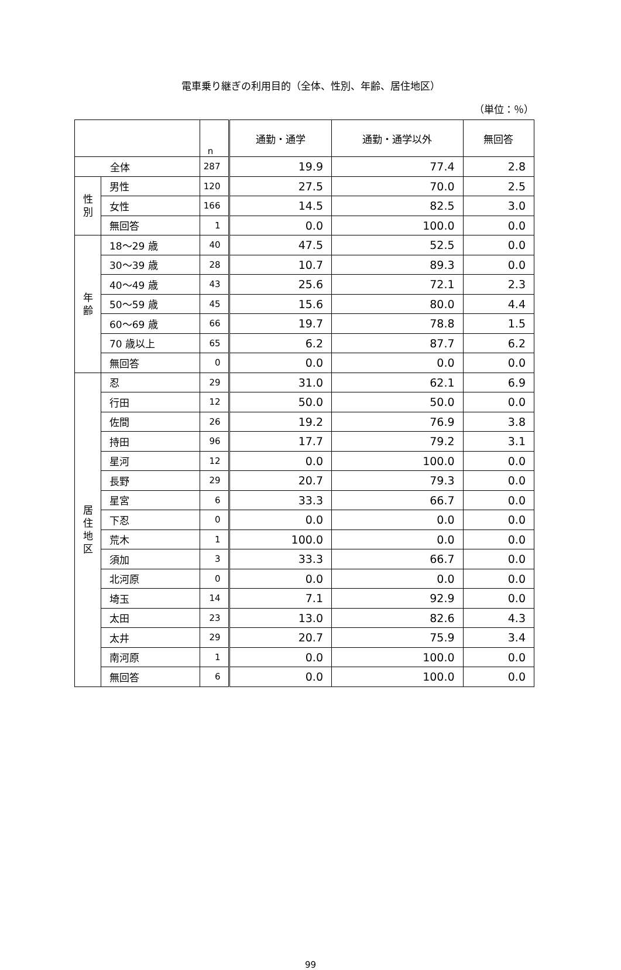電車乗り継ぎの利用目的（全体、性別、年齢、居住地区）
（単位：％）
| | | n | 通勤・通学 | 通勤・通学以外 | 無回答 |
| --- | --- | --- | --- | --- | --- |
| 全体 | | 287 | 19.9 | 77.4 | 2.8 |
| 性 別 | 男性 | 120 | 27.5 | 70.0 | 2.5 |
| | 女性 | 166 | 14.5 | 82.5 | 3.0 |
| | 無回答 | 1 | 0.0 | 100.0 | 0.0 |
| 年 齢 | 18～29 歳 | 40 | 47.5 | 52.5 | 0.0 |
| | 30～39 歳 | 28 | 10.7 | 89.3 | 0.0 |
| | 40～49 歳 | 43 | 25.6 | 72.1 | 2.3 |
| | 50～59 歳 | 45 | 15.6 | 80.0 | 4.4 |
| | 60～69 歳 | 66 | 19.7 | 78.8 | 1.5 |
| | 70 歳以上 | 65 | 6.2 | 87.7 | 6.2 |
| | 無回答 | 0 | 0.0 | 0.0 | 0.0 |
| 居 住 地 区 | 忍 | 29 | 31.0 | 62.1 | 6.9 |
| | 行田 | 12 | 50.0 | 50.0 | 0.0 |
| | 佐間 | 26 | 19.2 | 76.9 | 3.8 |
| | 持田 | 96 | 17.7 | 79.2 | 3.1 |
| | 星河 | 12 | 0.0 | 100.0 | 0.0 |
| | 長野 | 29 | 20.7 | 79.3 | 0.0 |
| | 星宮 | 6 | 33.3 | 66.7 | 0.0 |
| | 下忍 | 0 | 0.0 | 0.0 | 0.0 |
| | 荒木 | 1 | 100.0 | 0.0 | 0.0 |
| | 須加 | 3 | 33.3 | 66.7 | 0.0 |
| | 北河原 | 0 | 0.0 | 0.0 | 0.0 |
| | 埼玉 | 14 | 7.1 | 92.9 | 0.0 |
| | 太田 | 23 | 13.0 | 82.6 | 4.3 |
| | 太井 | 29 | 20.7 | 75.9 | 3.4 |
| | 南河原 | 1 | 0.0 | 100.0 | 0.0 |
| | 無回答 | 6 | 0.0 | 100.0 | 0.0 |
99